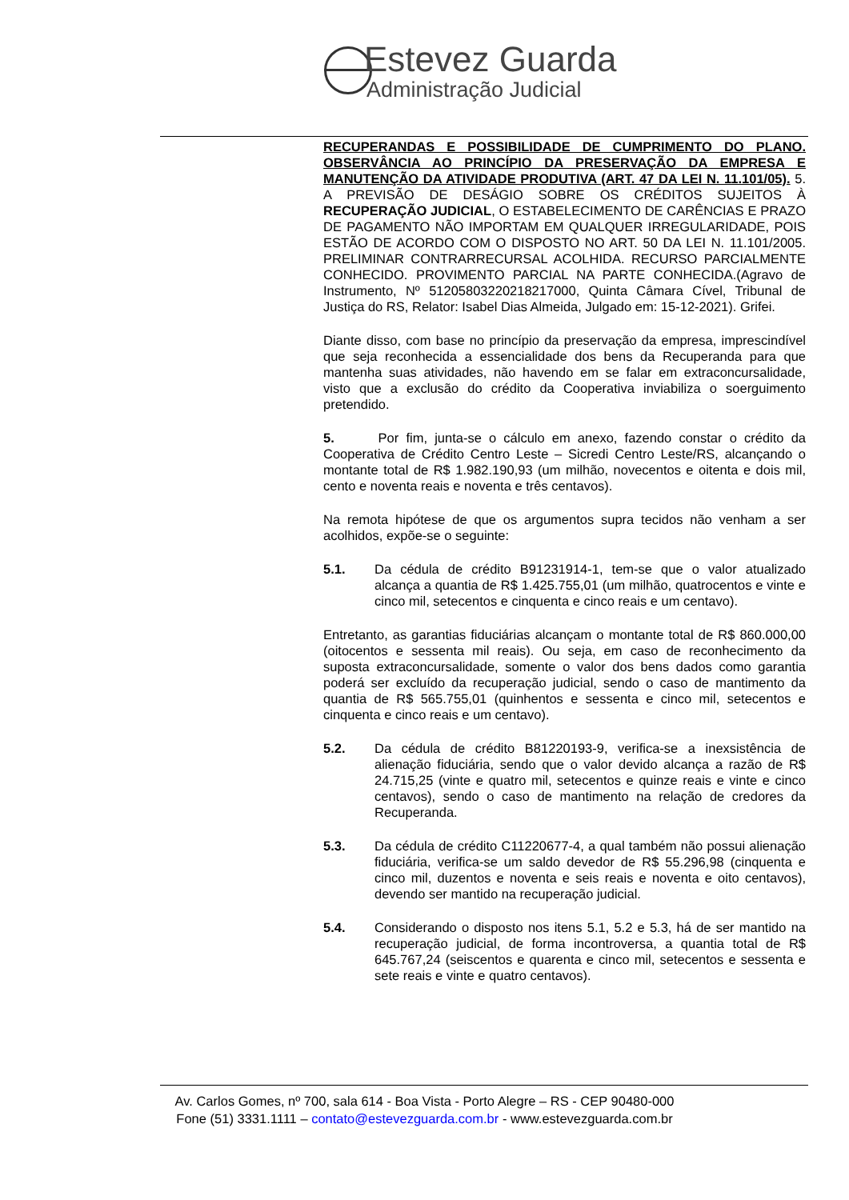Estevez Guarda
Administração Judicial
RECUPERANDAS E POSSIBILIDADE DE CUMPRIMENTO DO PLANO. OBSERVÂNCIA AO PRINCÍPIO DA PRESERVAÇÃO DA EMPRESA E MANUTENÇÃO DA ATIVIDADE PRODUTIVA (ART. 47 DA LEI N. 11.101/05). 5. A PREVISÃO DE DESÁGIO SOBRE OS CRÉDITOS SUJEITOS À RECUPERAÇÃO JUDICIAL, O ESTABELECIMENTO DE CARÊNCIAS E PRAZO DE PAGAMENTO NÃO IMPORTAM EM QUALQUER IRREGULARIDADE, POIS ESTÃO DE ACORDO COM O DISPOSTO NO ART. 50 DA LEI N. 11.101/2005. PRELIMINAR CONTRARRECURSAL ACOLHIDA. RECURSO PARCIALMENTE CONHECIDO. PROVIMENTO PARCIAL NA PARTE CONHECIDA.(Agravo de Instrumento, Nº 51205803220218217000, Quinta Câmara Cível, Tribunal de Justiça do RS, Relator: Isabel Dias Almeida, Julgado em: 15-12-2021). Grifei.
Diante disso, com base no princípio da preservação da empresa, imprescindível que seja reconhecida a essencialidade dos bens da Recuperanda para que mantenha suas atividades, não havendo em se falar em extraconcursalidade, visto que a exclusão do crédito da Cooperativa inviabiliza o soerguimento pretendido.
5. Por fim, junta-se o cálculo em anexo, fazendo constar o crédito da Cooperativa de Crédito Centro Leste – Sicredi Centro Leste/RS, alcançando o montante total de R$ 1.982.190,93 (um milhão, novecentos e oitenta e dois mil, cento e noventa reais e noventa e três centavos).
Na remota hipótese de que os argumentos supra tecidos não venham a ser acolhidos, expõe-se o seguinte:
5.1. Da cédula de crédito B91231914-1, tem-se que o valor atualizado alcança a quantia de R$ 1.425.755,01 (um milhão, quatrocentos e vinte e cinco mil, setecentos e cinquenta e cinco reais e um centavo).
Entretanto, as garantias fiduciárias alcançam o montante total de R$ 860.000,00 (oitocentos e sessenta mil reais). Ou seja, em caso de reconhecimento da suposta extraconcursalidade, somente o valor dos bens dados como garantia poderá ser excluído da recuperação judicial, sendo o caso de mantimento da quantia de R$ 565.755,01 (quinhentos e sessenta e cinco mil, setecentos e cinquenta e cinco reais e um centavo).
5.2. Da cédula de crédito B81220193-9, verifica-se a inexsistência de alienação fiduciária, sendo que o valor devido alcança a razão de R$ 24.715,25 (vinte e quatro mil, setecentos e quinze reais e vinte e cinco centavos), sendo o caso de mantimento na relação de credores da Recuperanda.
5.3. Da cédula de crédito C11220677-4, a qual também não possui alienação fiduciária, verifica-se um saldo devedor de R$ 55.296,98 (cinquenta e cinco mil, duzentos e noventa e seis reais e noventa e oito centavos), devendo ser mantido na recuperação judicial.
5.4. Considerando o disposto nos itens 5.1, 5.2 e 5.3, há de ser mantido na recuperação judicial, de forma incontroversa, a quantia total de R$ 645.767,24 (seiscentos e quarenta e cinco mil, setecentos e sessenta e sete reais e vinte e quatro centavos).
Av. Carlos Gomes, nº 700, sala 614 - Boa Vista - Porto Alegre – RS - CEP 90480-000
Fone (51) 3331.1111 – contato@estevezguarda.com.br - www.estevezguarda.com.br